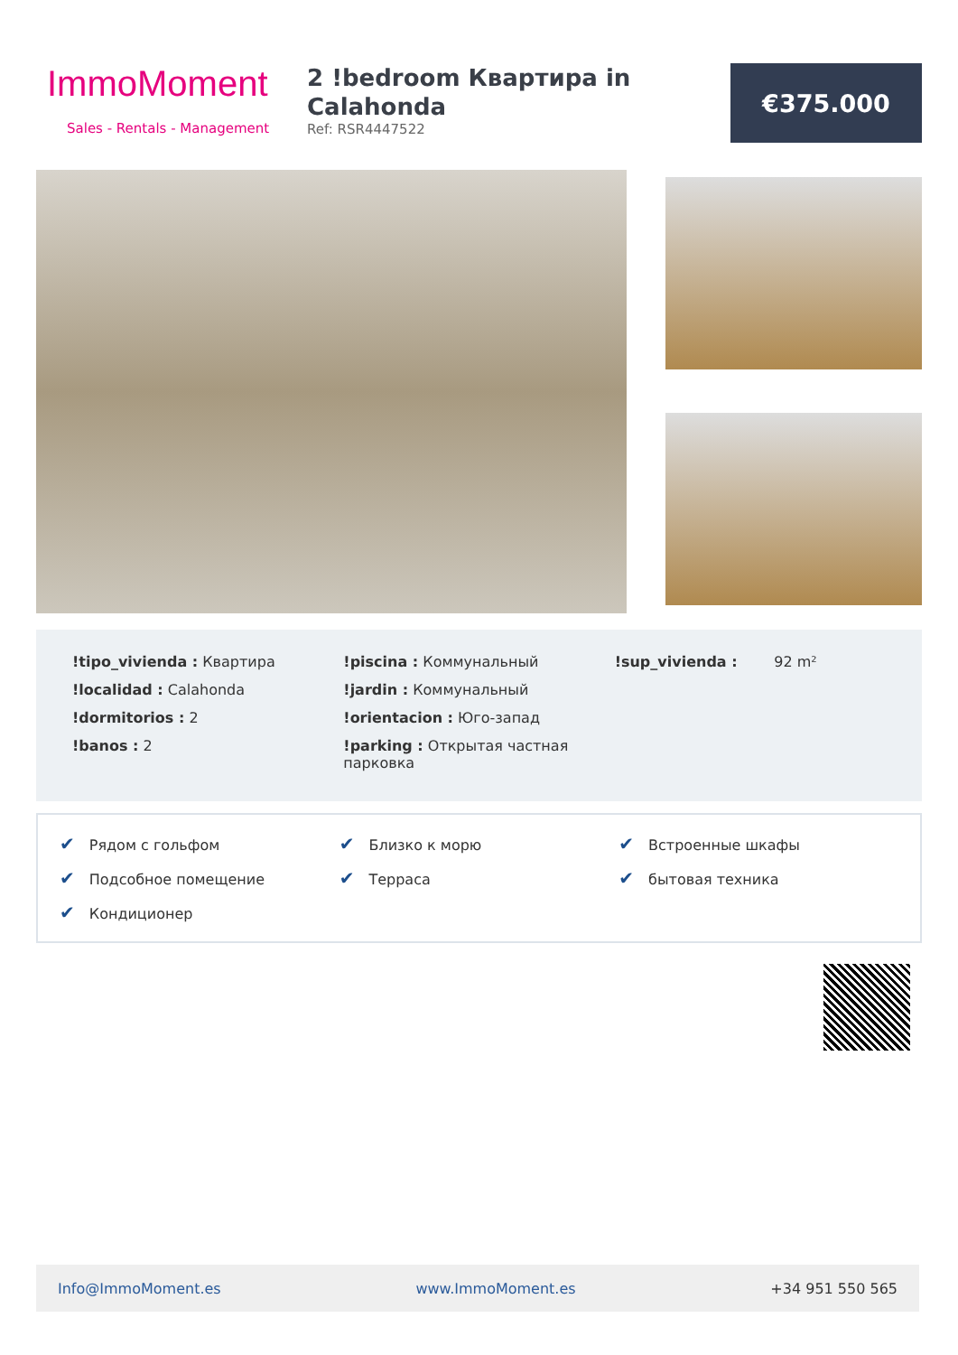ImmoMoment
Sales - Rentals - Management
2 !bedroom Квартира in Calahonda
Ref: RSR4447522
€375.000
!tipo_vivienda : Квартира
!localidad : Calahonda
!dormitorios : 2
!banos : 2
!piscina : Коммунальный
!jardin : Коммунальный
!orientacion : Юго-запад
!parking : Открытая частная парковка
!sup_vivienda : 92 m²
✔ Рядом с гольфом
✔ Близко к морю
✔ Встроенные шкафы
✔ Подсобное помещение
✔ Терраса
✔ бытовая техника
✔ Кондиционер
Info@ImmoMoment.es www.ImmoMoment.es +34 951 550 565